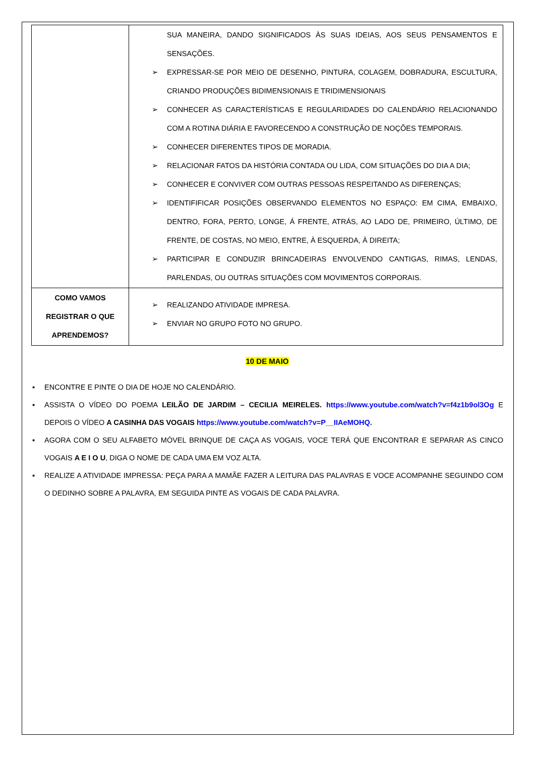| | SUA MANEIRA, DANDO SIGNIFICADOS ÀS SUAS IDEIAS, AOS SEUS PENSAMENTOS E SENSAÇÕES. ➢ EXPRESSAR-SE POR MEIO DE DESENHO, PINTURA, COLAGEM, DOBRADURA, ESCULTURA, CRIANDO PRODUÇÕES BIDIMENSIONAIS E TRIDIMENSIONAIS ➢ CONHECER AS CARACTERÍSTICAS E REGULARIDADES DO CALENDÁRIO RELACIONANDO COM A ROTINA DIÁRIA E FAVORECENDO A CONSTRUÇÃO DE NOÇÕES TEMPORAIS. ➢ CONHECER DIFERENTES TIPOS DE MORADIA. ➢ RELACIONAR FATOS DA HISTÓRIA CONTADA OU LIDA, COM SITUAÇÕES DO DIA A DIA; ➢ CONHECER E CONVIVER COM OUTRAS PESSOAS RESPEITANDO AS DIFERENÇAS; ➢ IDENTIFIFICAR POSIÇÕES OBSERVANDO ELEMENTOS NO ESPAÇO: EM CIMA, EMBAIXO, DENTRO, FORA, PERTO, LONGE, Á FRENTE, ATRÁS, AO LADO DE, PRIMEIRO, ÚLTIMO, DE FRENTE, DE COSTAS, NO MEIO, ENTRE, À ESQUERDA, À DIREITA; ➢ PARTICIPAR E CONDUZIR BRINCADEIRAS ENVOLVENDO CANTIGAS, RIMAS, LENDAS, PARLENDAS, OU OUTRAS SITUAÇÕES COM MOVIMENTOS CORPORAIS. |
| COMO VAMOS REGISTRAR O QUE APRENDEMOS? | ➢ REALIZANDO ATIVIDADE IMPRESA. ➢ ENVIAR NO GRUPO FOTO NO GRUPO. |
10 DE MAIO
▪ ENCONTRE E PINTE O DIA DE HOJE NO CALENDÁRIO.
▪ ASSISTA O VÍDEO DO POEMA LEILÃO DE JARDIM – CECILIA MEIRELES. https://www.youtube.com/watch?v=f4z1b9ol3Og E DEPOIS O VÍDEO A CASINHA DAS VOGAIS https://www.youtube.com/watch?v=P__IIAeMOHQ.
▪ AGORA COM O SEU ALFABETO MÓVEL BRINQUE DE CAÇA AS VOGAIS, VOCE TERÁ QUE ENCONTRAR E SEPARAR AS CINCO VOGAIS A E I O U, DIGA O NOME DE CADA UMA EM VOZ ALTA.
▪ REALIZE A ATIVIDADE IMPRESSA: PEÇA PARA A MAMÃE FAZER A LEITURA DAS PALAVRAS E VOCE ACOMPANHE SEGUINDO COM O DEDINHO SOBRE A PALAVRA, EM SEGUIDA PINTE AS VOGAIS DE CADA PALAVRA.